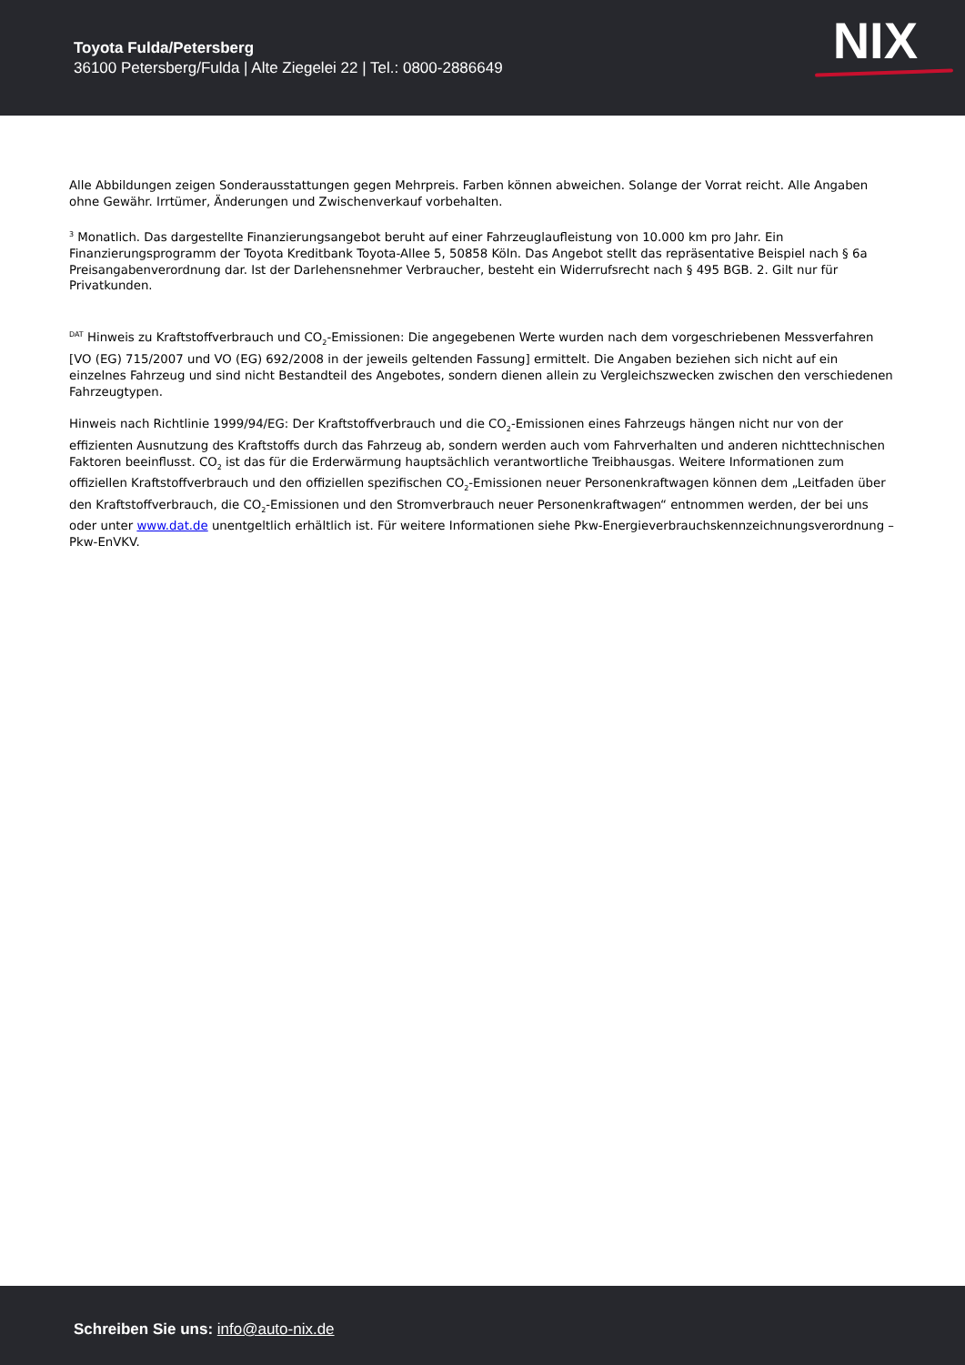Toyota Fulda/Petersberg
36100 Petersberg/Fulda | Alte Ziegelei 22 | Tel.: 0800-2886649
NIX
Alle Abbildungen zeigen Sonderausstattungen gegen Mehrpreis. Farben können abweichen. Solange der Vorrat reicht. Alle Angaben ohne Gewähr. Irrtümer, Änderungen und Zwischenverkauf vorbehalten.
<sup>3</sup> Monatlich. Das dargestellte Finanzierungsangebot beruht auf einer Fahrzeuglaufleistung von 10.000 km pro Jahr. Ein Finanzierungsprogramm der Toyota Kreditbank Toyota-Allee 5, 50858 Köln. Das Angebot stellt das repräsentative Beispiel nach § 6a Preisangabenverordnung dar. Ist der Darlehensnehmer Verbraucher, besteht ein Widerrufsrecht nach § 495 BGB. 2. Gilt nur für Privatkunden.
<sup>DAT</sup> Hinweis zu Kraftstoffverbrauch und CO<sub>2</sub>-Emissionen: Die angegebenen Werte wurden nach dem vorgeschriebenen Messverfahren [VO (EG) 715/2007 und VO (EG) 692/2008 in der jeweils geltenden Fassung] ermittelt. Die Angaben beziehen sich nicht auf ein einzelnes Fahrzeug und sind nicht Bestandteil des Angebotes, sondern dienen allein zu Vergleichszwecken zwischen den verschiedenen Fahrzeugtypen.
Hinweis nach Richtlinie 1999/94/EG: Der Kraftstoffverbrauch und die CO<sub>2</sub>-Emissionen eines Fahrzeugs hängen nicht nur von der effizienten Ausnutzung des Kraftstoffs durch das Fahrzeug ab, sondern werden auch vom Fahrverhalten und anderen nichttechnischen Faktoren beeinflusst. CO<sub>2</sub> ist das für die Erderwärmung hauptsächlich verantwortliche Treibhausgas. Weitere Informationen zum offiziellen Kraftstoffverbrauch und den offiziellen spezifischen CO<sub>2</sub>-Emissionen neuer Personenkraftwagen können dem „Leitfaden über den Kraftstoffverbrauch, die CO<sub>2</sub>-Emissionen und den Stromverbrauch neuer Personenkraftwagen“ entnommen werden, der bei uns oder unter www.dat.de unentgeltlich erhältlich ist. Für weitere Informationen siehe Pkw-Energieverbrauchskennzeichnungsverordnung – Pkw-EnVKV.
Schreiben Sie uns: info@auto-nix.de